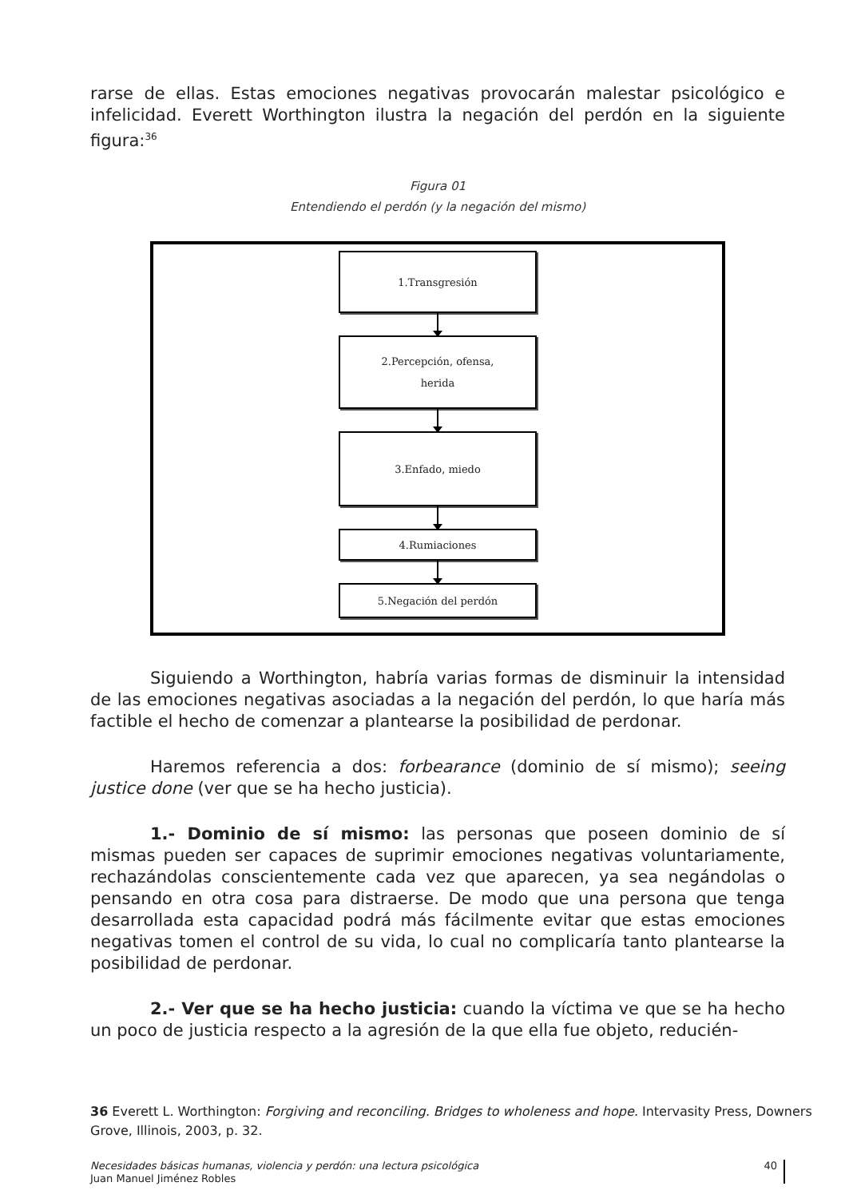rarse de ellas. Estas emociones negativas provocarán malestar psicológico e infelicidad. Everett Worthington ilustra la negación del perdón en la siguiente figura:<sup>36</sup>
Figura 01
Entendiendo el perdón (y la negación del mismo)
1.Transgresión
2.Percepción, ofensa,
herida
3.Enfado, miedo
4.Rumiaciones
5.Negación del perdón
Siguiendo a Worthington, habría varias formas de disminuir la intensidad de las emociones negativas asociadas a la negación del perdón, lo que haría más factible el hecho de comenzar a plantearse la posibilidad de perdonar.
Haremos referencia a dos: forbearance (dominio de sí mismo); seeing justice done (ver que se ha hecho justicia).
1.- Dominio de sí mismo: las personas que poseen dominio de sí mismas pueden ser capaces de suprimir emociones negativas voluntariamente, rechazándolas conscientemente cada vez que aparecen, ya sea negándolas o pensando en otra cosa para distraerse. De modo que una persona que tenga desarrollada esta capacidad podrá más fácilmente evitar que estas emociones negativas tomen el control de su vida, lo cual no complicaría tanto plantearse la posibilidad de perdonar.
2.- Ver que se ha hecho justicia: cuando la víctima ve que se ha hecho un poco de justicia respecto a la agresión de la que ella fue objeto, reducién-
36 Everett L. Worthington: Forgiving and reconciling. Bridges to wholeness and hope. Intervasity Press, Downers Grove, Illinois, 2003, p. 32.
Necesidades básicas humanas, violencia y perdón: una lectura psicológica
Juan Manuel Jiménez Robles
40